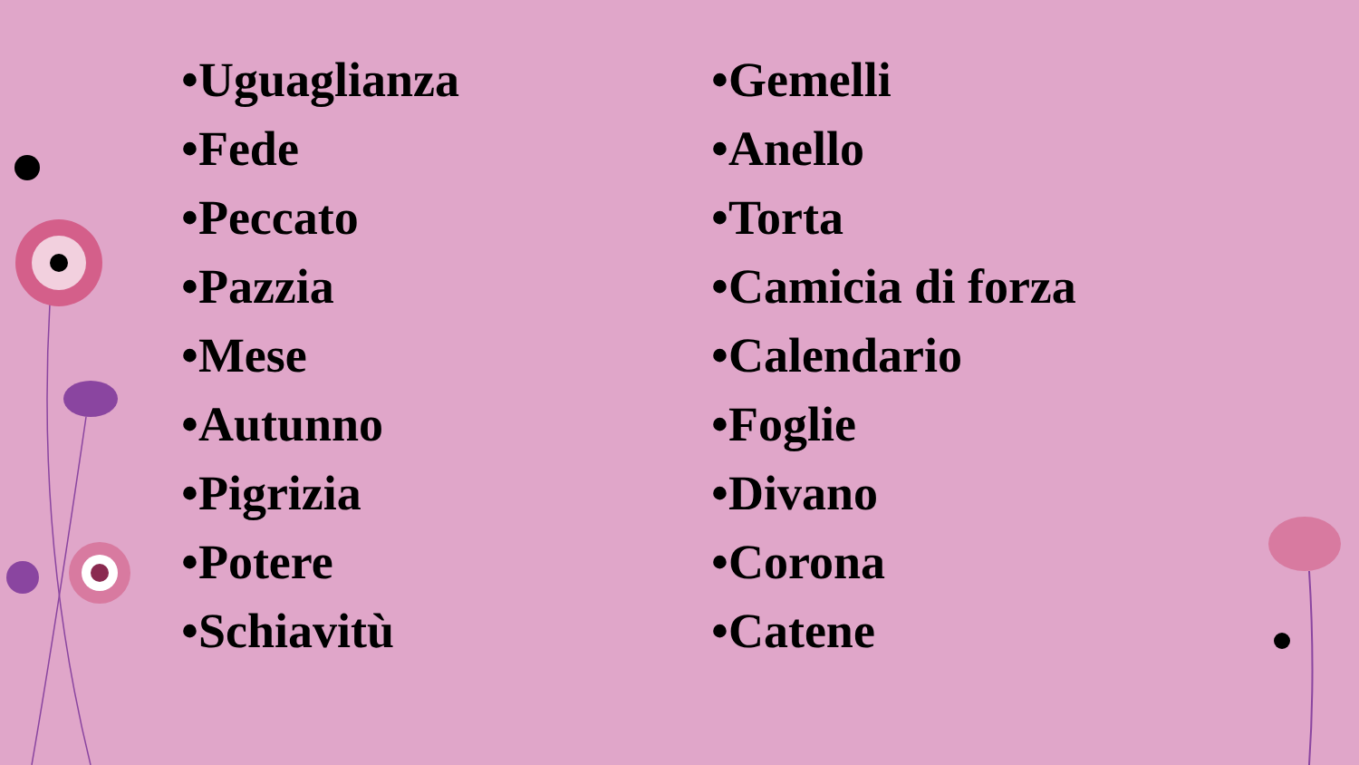•Uguaglianza
•Fede
•Peccato
•Pazzia
•Mese
•Autunno
•Pigrizia
•Potere
•Schiavitù
•Gemelli
•Anello
•Torta
•Camicia di forza
•Calendario
•Foglie
•Divano
•Corona
•Catene